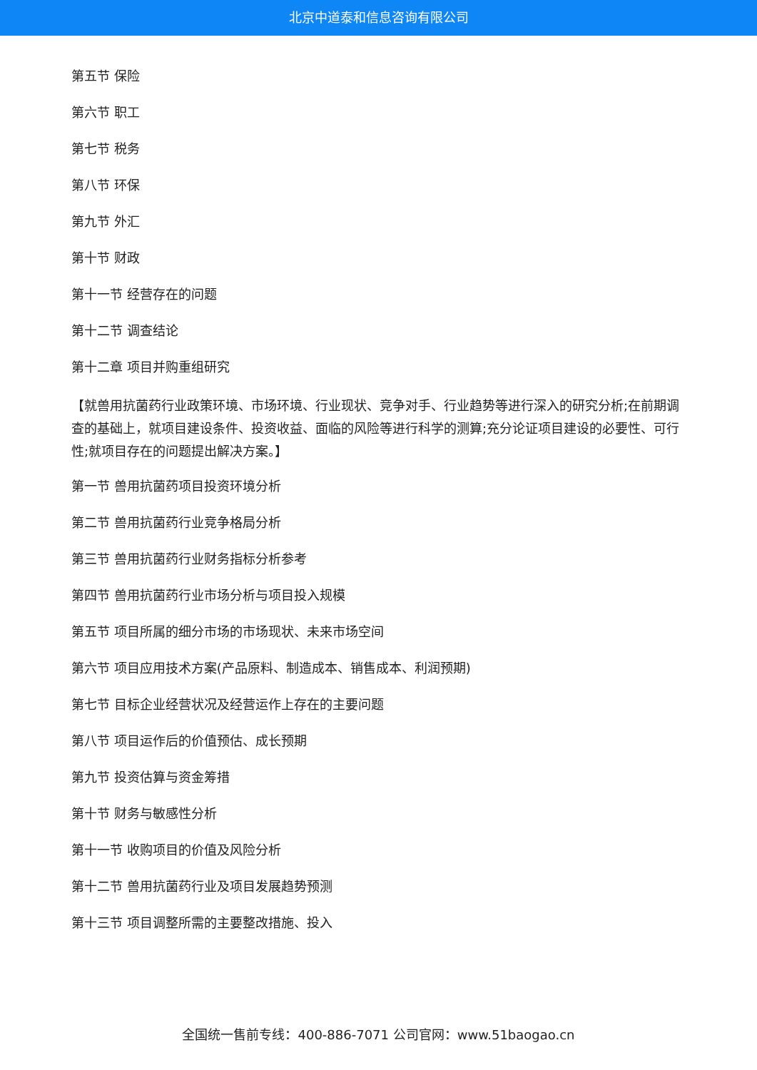北京中道泰和信息咨询有限公司
第五节 保险
第六节 职工
第七节 税务
第八节 环保
第九节 外汇
第十节 财政
第十一节 经营存在的问题
第十二节 调查结论
第十二章 项目并购重组研究
【就兽用抗菌药行业政策环境、市场环境、行业现状、竞争对手、行业趋势等进行深入的研究分析;在前期调查的基础上，就项目建设条件、投资收益、面临的风险等进行科学的测算;充分论证项目建设的必要性、可行性;就项目存在的问题提出解决方案。】
第一节 兽用抗菌药项目投资环境分析
第二节 兽用抗菌药行业竞争格局分析
第三节 兽用抗菌药行业财务指标分析参考
第四节 兽用抗菌药行业市场分析与项目投入规模
第五节 项目所属的细分市场的市场现状、未来市场空间
第六节 项目应用技术方案(产品原料、制造成本、销售成本、利润预期)
第七节 目标企业经营状况及经营运作上存在的主要问题
第八节 项目运作后的价值预估、成长预期
第九节 投资估算与资金筹措
第十节 财务与敏感性分析
第十一节 收购项目的价值及风险分析
第十二节 兽用抗菌药行业及项目发展趋势预测
第十三节 项目调整所需的主要整改措施、投入
全国统一售前专线：400-886-7071 公司官网：www.51baogao.cn